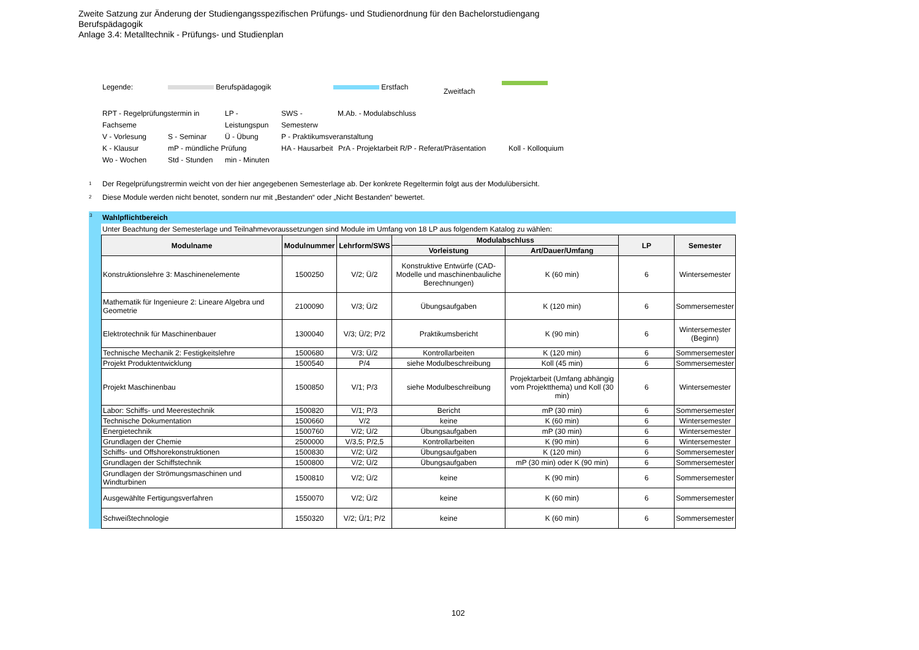Zweite Satzung zur Änderung der Studiengangsspezifischen Prüfungs- und Studienordnung für den Bachelorstudiengang
Berufspädagogik
Anlage 3.4: Metalltechnik - Prüfungs- und Studienplan
Legende: Berufspädagogik Erstfach Zweitfach
RPT - Regelprüfungstermin in Fachseme LP - Leistungspun SWS - Semesterw M.Ab. - Modulabschluss
V - Vorlesung S - Seminar Ü - Übung P - Praktikumsveranstaltung
K - Klausur mP - mündliche Prüfung HA - Hausarbeit PrA - Projektarbeit R/P - Referat/Präsentation Koll - Kolloquium
Wo - Wochen Std - Stunden min - Minuten
<sup>1</sup> Der Regelprüfungstrermin weicht von der hier angegebenen Semesterlage ab. Der konkrete Regeltermin folgt aus der Modulübersicht.
<sup>2</sup> Diese Module werden nicht benotet, sondern nur mit „Bestanden“ oder „Nicht Bestanden“ bewertet.
<sup>3</sup>
Wahlpflichtbereich
Unter Beachtung der Semesterlage und Teilnahmevoraussetzungen sind Module im Umfang von 18 LP aus folgendem Katalog zu wählen:
| Modulname | Modulnummer | Lehrform/SWS | Modulabschluss | | LP | Semester |
| --- | --- | --- | --- | --- | --- | --- |
| | | | Vorleistung | Art/Dauer/Umfang | | |
| Konstruktionslehre 3: Maschinenelemente | 1500250 | V/2; Ü/2 | Konstruktive Entwürfe (CAD-Modelle und maschinenbauliche Berechnungen) | K (60 min) | 6 | Wintersemester |
| Mathematik für Ingenieure 2: Lineare Algebra und Geometrie | 2100090 | V/3; Ü/2 | Übungsaufgaben | K (120 min) | 6 | Sommersemester |
| Elektrotechnik für Maschinenbauer | 1300040 | V/3; Ü/2; P/2 | Praktikumsbericht | K (90 min) | 6 | Wintersemester (Beginn) |
| Technische Mechanik 2: Festigkeitslehre | 1500680 | V/3; Ü/2 | Kontrollarbeiten | K (120 min) | 6 | Sommersemester |
| Projekt Produktentwicklung | 1500540 | P/4 | siehe Modulbeschreibung | Koll (45 min) | 6 | Sommersemester |
| Projekt Maschinenbau | 1500850 | V/1; P/3 | siehe Modulbeschreibung | Projektarbeit (Umfang abhängig vom Projektthema) und Koll (30 min) | 6 | Wintersemester |
| Labor: Schiffs- und Meerestechnik | 1500820 | V/1; P/3 | Bericht | mP (30 min) | 6 | Sommersemester |
| Technische Dokumentation | 1500660 | V/2 | keine | K (60 min) | 6 | Wintersemester |
| Energietechnik | 1500760 | V/2; Ü/2 | Übungsaufgaben | mP (30 min) | 6 | Wintersemester |
| Grundlagen der Chemie | 2500000 | V/3,5; P/2,5 | Kontrollarbeiten | K (90 min) | 6 | Wintersemester |
| Schiffs- und Offshorekonstruktionen | 1500830 | V/2; Ü/2 | Übungsaufgaben | K (120 min) | 6 | Sommersemester |
| Grundlagen der Schiffstechnik | 1500800 | V/2; Ü/2 | Übungsaufgaben | mP (30 min) oder K (90 min) | 6 | Sommersemester |
| Grundlagen der Strömungsmaschinen und Windturbinen | 1500810 | V/2; Ü/2 | keine | K (90 min) | 6 | Sommersemester |
| Ausgewählte Fertigungsverfahren | 1550070 | V/2; Ü/2 | keine | K (60 min) | 6 | Sommersemester |
| Schweißtechnologie | 1550320 | V/2; Ü/1; P/2 | keine | K (60 min) | 6 | Sommersemester |
102